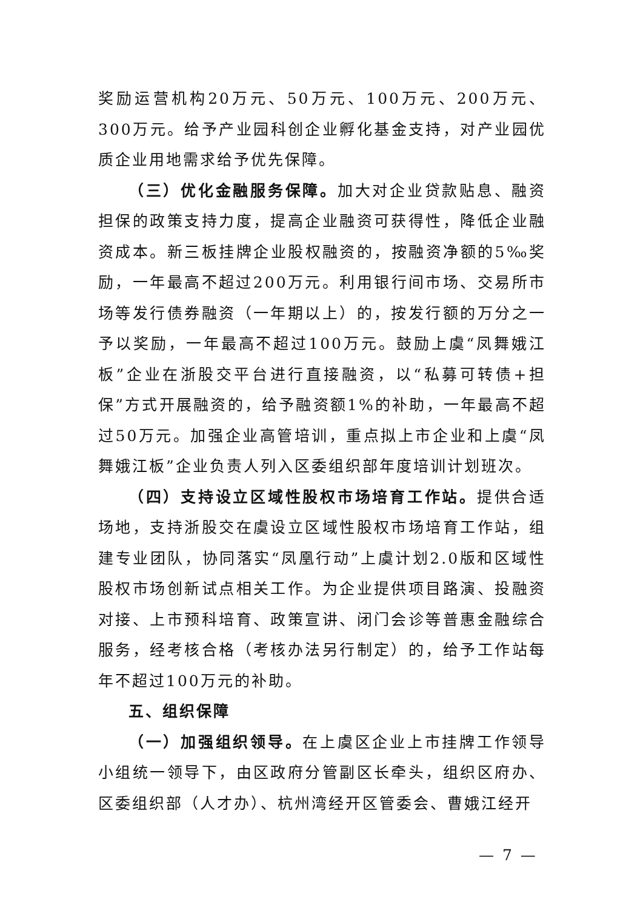奖励运营机构20万元、50万元、100万元、200万元、300万元。给予产业园科创企业孵化基金支持，对产业园优质企业用地需求给予优先保障。
（三）优化金融服务保障。加大对企业贷款贴息、融资担保的政策支持力度，提高企业融资可获得性，降低企业融资成本。新三板挂牌企业股权融资的，按融资净额的5‰奖励，一年最高不超过200万元。利用银行间市场、交易所市场等发行债券融资（一年期以上）的，按发行额的万分之一予以奖励，一年最高不超过100万元。鼓励上虞“凤舞娥江板”企业在浙股交平台进行直接融资，以“私募可转债+担保”方式开展融资的，给予融资额1%的补助，一年最高不超过50万元。加强企业高管培训，重点拟上市企业和上虞“凤舞娥江板”企业负责人列入区委组织部年度培训计划班次。
（四）支持设立区域性股权市场培育工作站。提供合适场地，支持浙股交在虞设立区域性股权市场培育工作站，组建专业团队，协同落实“凤凰行动”上虞计划2.0版和区域性股权市场创新试点相关工作。为企业提供项目路演、投融资对接、上市预科培育、政策宣讲、闭门会诊等普惠金融综合服务，经考核合格（考核办法另行制定）的，给予工作站每年不超过100万元的补助。
五、组织保障
（一）加强组织领导。在上虞区企业上市挂牌工作领导小组统一领导下，由区政府分管副区长牵头，组织区府办、区委组织部（人才办）、杭州湾经开区管委会、曹娥江经开
— 7 —